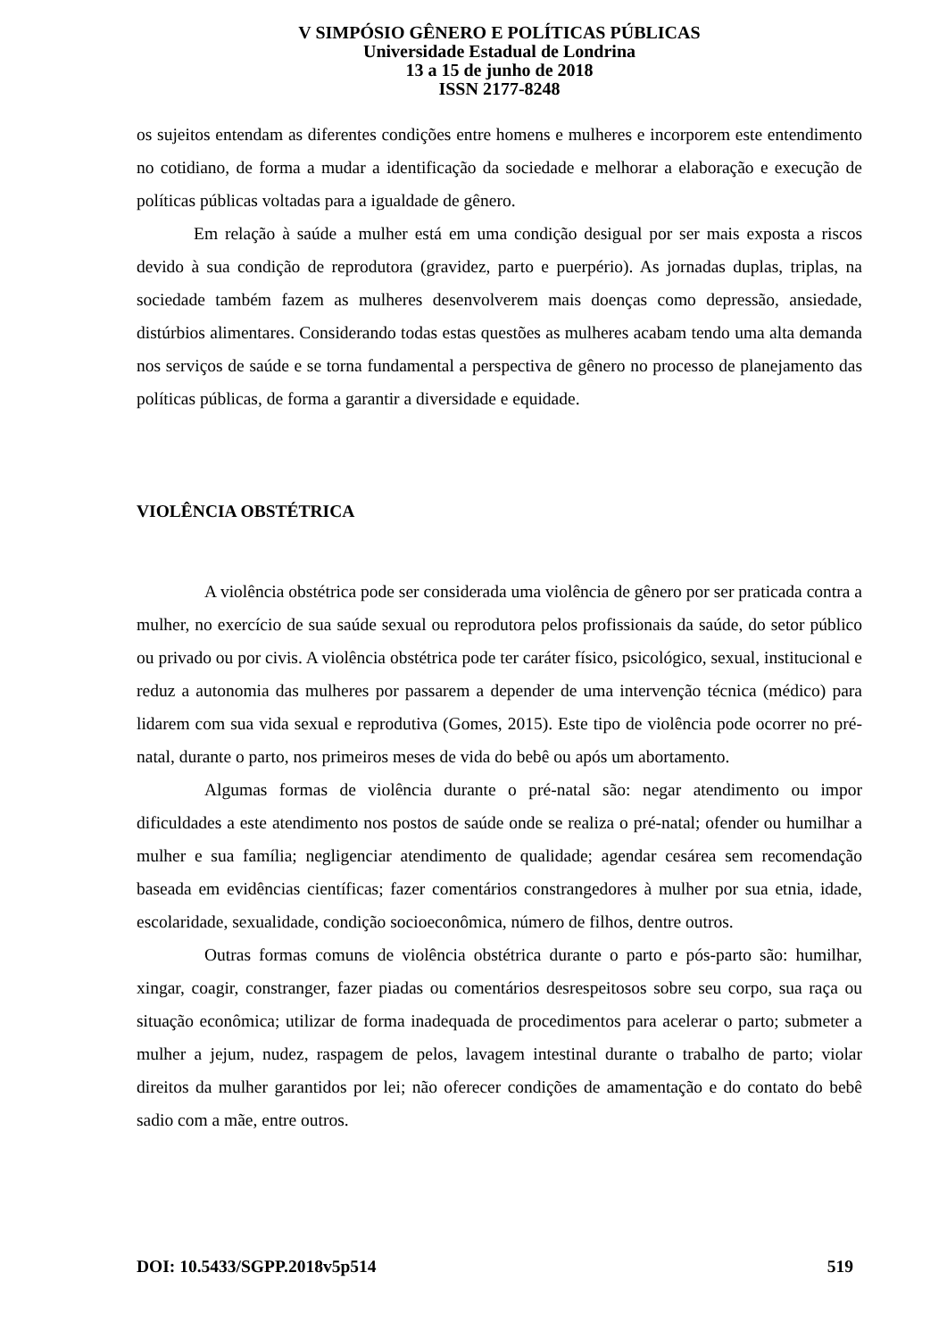V SIMPÓSIO GÊNERO E POLÍTICAS PÚBLICAS
Universidade Estadual de Londrina
13 a 15 de junho de 2018
ISSN 2177-8248
os sujeitos entendam as diferentes condições entre homens e mulheres e incorporem este entendimento no cotidiano, de forma a mudar a identificação da sociedade e melhorar a elaboração e execução de políticas públicas voltadas para a igualdade de gênero.
Em relação à saúde a mulher está em uma condição desigual por ser mais exposta a riscos devido à sua condição de reprodutora (gravidez, parto e puerpério). As jornadas duplas, triplas, na sociedade também fazem as mulheres desenvolverem mais doenças como depressão, ansiedade, distúrbios alimentares. Considerando todas estas questões as mulheres acabam tendo uma alta demanda nos serviços de saúde e se torna fundamental a perspectiva de gênero no processo de planejamento das políticas públicas, de forma a garantir a diversidade e equidade.
VIOLÊNCIA OBSTÉTRICA
A violência obstétrica pode ser considerada uma violência de gênero por ser praticada contra a mulher, no exercício de sua saúde sexual ou reprodutora pelos profissionais da saúde, do setor público ou privado ou por civis. A violência obstétrica pode ter caráter físico, psicológico, sexual, institucional e reduz a autonomia das mulheres por passarem a depender de uma intervenção técnica (médico) para lidarem com sua vida sexual e reprodutiva (Gomes, 2015). Este tipo de violência pode ocorrer no pré-natal, durante o parto, nos primeiros meses de vida do bebê ou após um abortamento.
Algumas formas de violência durante o pré-natal são: negar atendimento ou impor dificuldades a este atendimento nos postos de saúde onde se realiza o pré-natal; ofender ou humilhar a mulher e sua família; negligenciar atendimento de qualidade; agendar cesárea sem recomendação baseada em evidências científicas; fazer comentários constrangedores à mulher por sua etnia, idade, escolaridade, sexualidade, condição socioeconômica, número de filhos, dentre outros.
Outras formas comuns de violência obstétrica durante o parto e pós-parto são: humilhar, xingar, coagir, constranger, fazer piadas ou comentários desrespeitosos sobre seu corpo, sua raça ou situação econômica; utilizar de forma inadequada de procedimentos para acelerar o parto; submeter a mulher a jejum, nudez, raspagem de pelos, lavagem intestinal durante o trabalho de parto; violar direitos da mulher garantidos por lei; não oferecer condições de amamentação e do contato do bebê sadio com a mãe, entre outros.
DOI: 10.5433/SGPP.2018v5p514 519